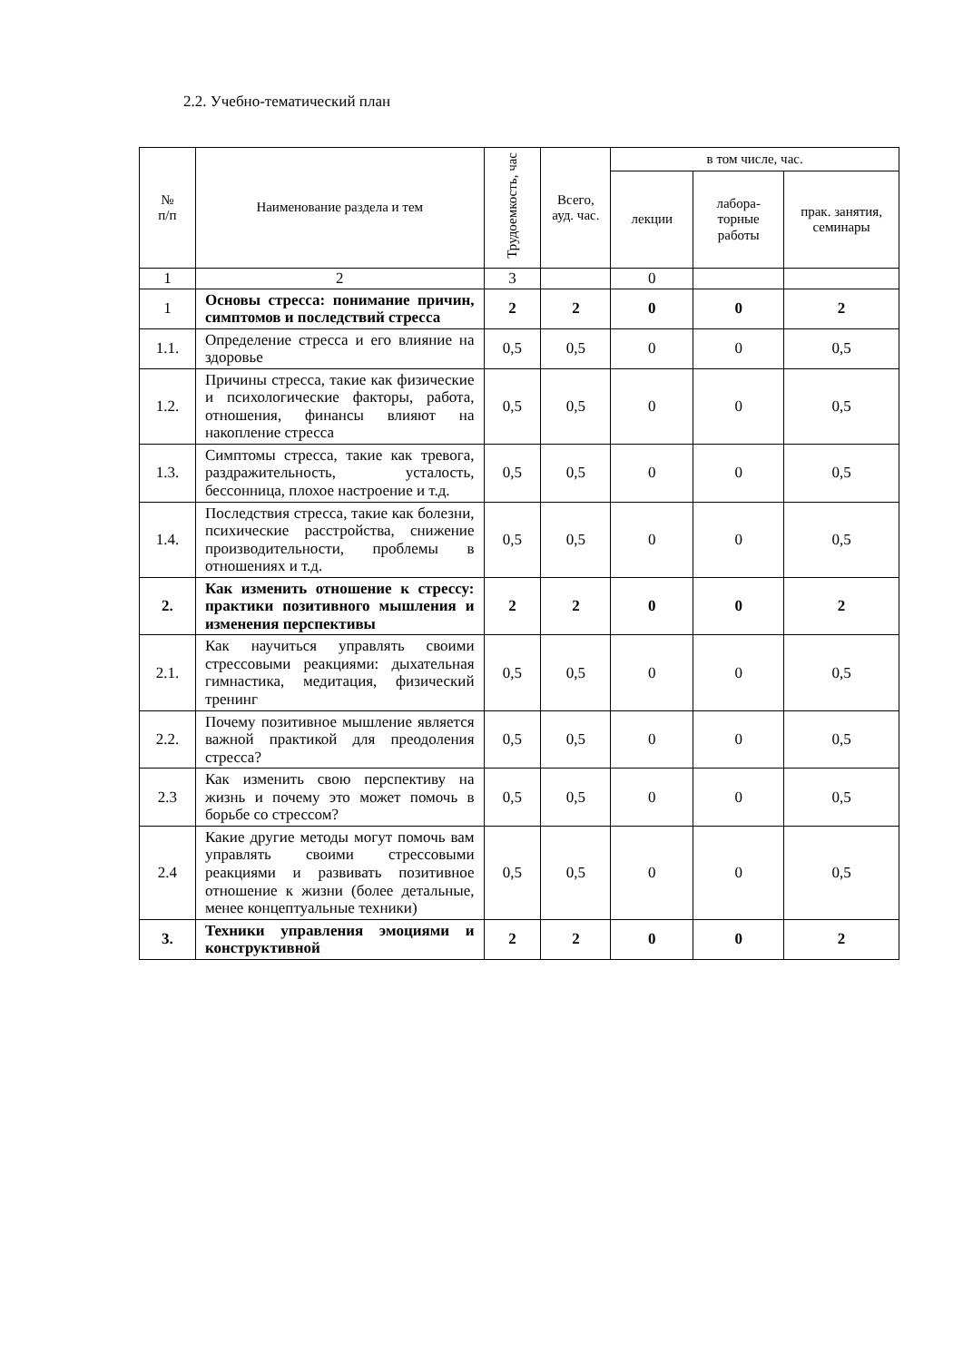2.2. Учебно-тематический план
| № п/п | Наименование раздела и тем | Трудоемкость, час | Всего, ауд. час. | в том числе, час. | | |
| --- | --- | --- | --- | --- | --- | --- |
| | | | | лекции | лабора-торные работы | прак. занятия, семинары |
| 1 | 2 | 3 | | 0 | | |
| 1 | Основы стресса: понимание причин, симптомов и последствий стресса | 2 | 2 | 0 | 0 | 2 |
| 1.1. | Определение стресса и его влияние на здоровье | 0,5 | 0,5 | 0 | 0 | 0,5 |
| 1.2. | Причины стресса, такие как физические и психологические факторы, работа, отношения, финансы влияют на накопление стресса | 0,5 | 0,5 | 0 | 0 | 0,5 |
| 1.3. | Симптомы стресса, такие как тревога, раздражительность, усталость, бессонница, плохое настроение и т.д. | 0,5 | 0,5 | 0 | 0 | 0,5 |
| 1.4. | Последствия стресса, такие как болезни, психические расстройства, снижение производительности, проблемы в отношениях и т.д. | 0,5 | 0,5 | 0 | 0 | 0,5 |
| 2. | Как изменить отношение к стрессу: практики позитивного мышления и изменения перспективы | 2 | 2 | 0 | 0 | 2 |
| 2.1. | Как научиться управлять своими стрессовыми реакциями: дыхательная гимнастика, медитация, физический тренинг | 0,5 | 0,5 | 0 | 0 | 0,5 |
| 2.2. | Почему позитивное мышление является важной практикой для преодоления стресса? | 0,5 | 0,5 | 0 | 0 | 0,5 |
| 2.3 | Как изменить свою перспективу на жизнь и почему это может помочь в борьбе со стрессом? | 0,5 | 0,5 | 0 | 0 | 0,5 |
| 2.4 | Какие другие методы могут помочь вам управлять своими стрессовыми реакциями и развивать позитивное отношение к жизни (более детальные, менее концептуальные техники) | 0,5 | 0,5 | 0 | 0 | 0,5 |
| 3. | Техники управления эмоциями и конструктивной | 2 | 2 | 0 | 0 | 2 |